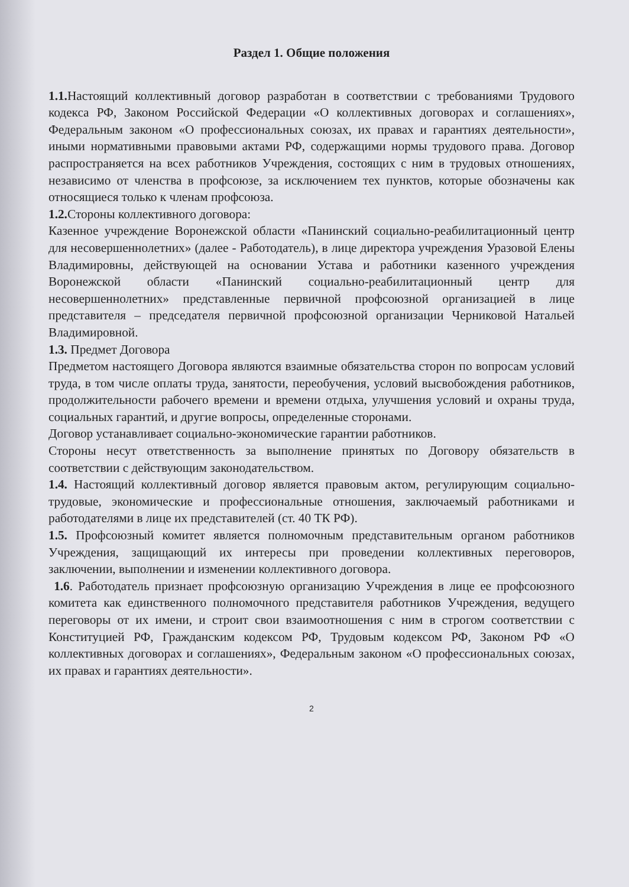Раздел 1. Общие положения
1.1. Настоящий коллективный договор разработан в соответствии с требованиями Трудового кодекса РФ, Законом Российской Федерации «О коллективных договорах и соглашениях», Федеральным законом «О профессиональных союзах, их правах и гарантиях деятельности», иными нормативными правовыми актами РФ, содержащими нормы трудового права. Договор распространяется на всех работников Учреждения, состоящих с ним в трудовых отношениях, независимо от членства в профсоюзе, за исключением тех пунктов, которые обозначены как относящиеся только к членам профсоюза.
1.2. Стороны коллективного договора:
Казенное учреждение Воронежской области «Панинский социально-реабилитационный центр для несовершеннолетних» (далее - Работодатель), в лице директора учреждения Уразовой Елены Владимировны, действующей на основании Устава и работники казенного учреждения Воронежской области «Панинский социально-реабилитационный центр для несовершеннолетних» представленные первичной профсоюзной организацией в лице представителя – председателя первичной профсоюзной организации Черниковой Натальей Владимировной.
1.3. Предмет Договора
Предметом настоящего Договора являются взаимные обязательства сторон по вопросам условий труда, в том числе оплаты труда, занятости, переобучения, условий высвобождения работников, продолжительности рабочего времени и времени отдыха, улучшения условий и охраны труда, социальных гарантий, и другие вопросы, определенные сторонами.
Договор устанавливает социально-экономические гарантии работников.
Стороны несут ответственность за выполнение принятых по Договору обязательств в соответствии с действующим законодательством.
1.4. Настоящий коллективный договор является правовым актом, регулирующим социально-трудовые, экономические и профессиональные отношения, заключаемый работниками и работодателями в лице их представителей (ст. 40 ТК РФ).
1.5. Профсоюзный комитет является полномочным представительным органом работников Учреждения, защищающий их интересы при проведении коллективных переговоров, заключении, выполнении и изменении коллективного договора.
1.6. Работодатель признает профсоюзную организацию Учреждения в лице ее профсоюзного комитета как единственного полномочного представителя работников Учреждения, ведущего переговоры от их имени, и строит свои взаимоотношения с ним в строгом соответствии с Конституцией РФ, Гражданским кодексом РФ, Трудовым кодексом РФ, Законом РФ «О коллективных договорах и соглашениях», Федеральным законом «О профессиональных союзах, их правах и гарантиях деятельности».
2